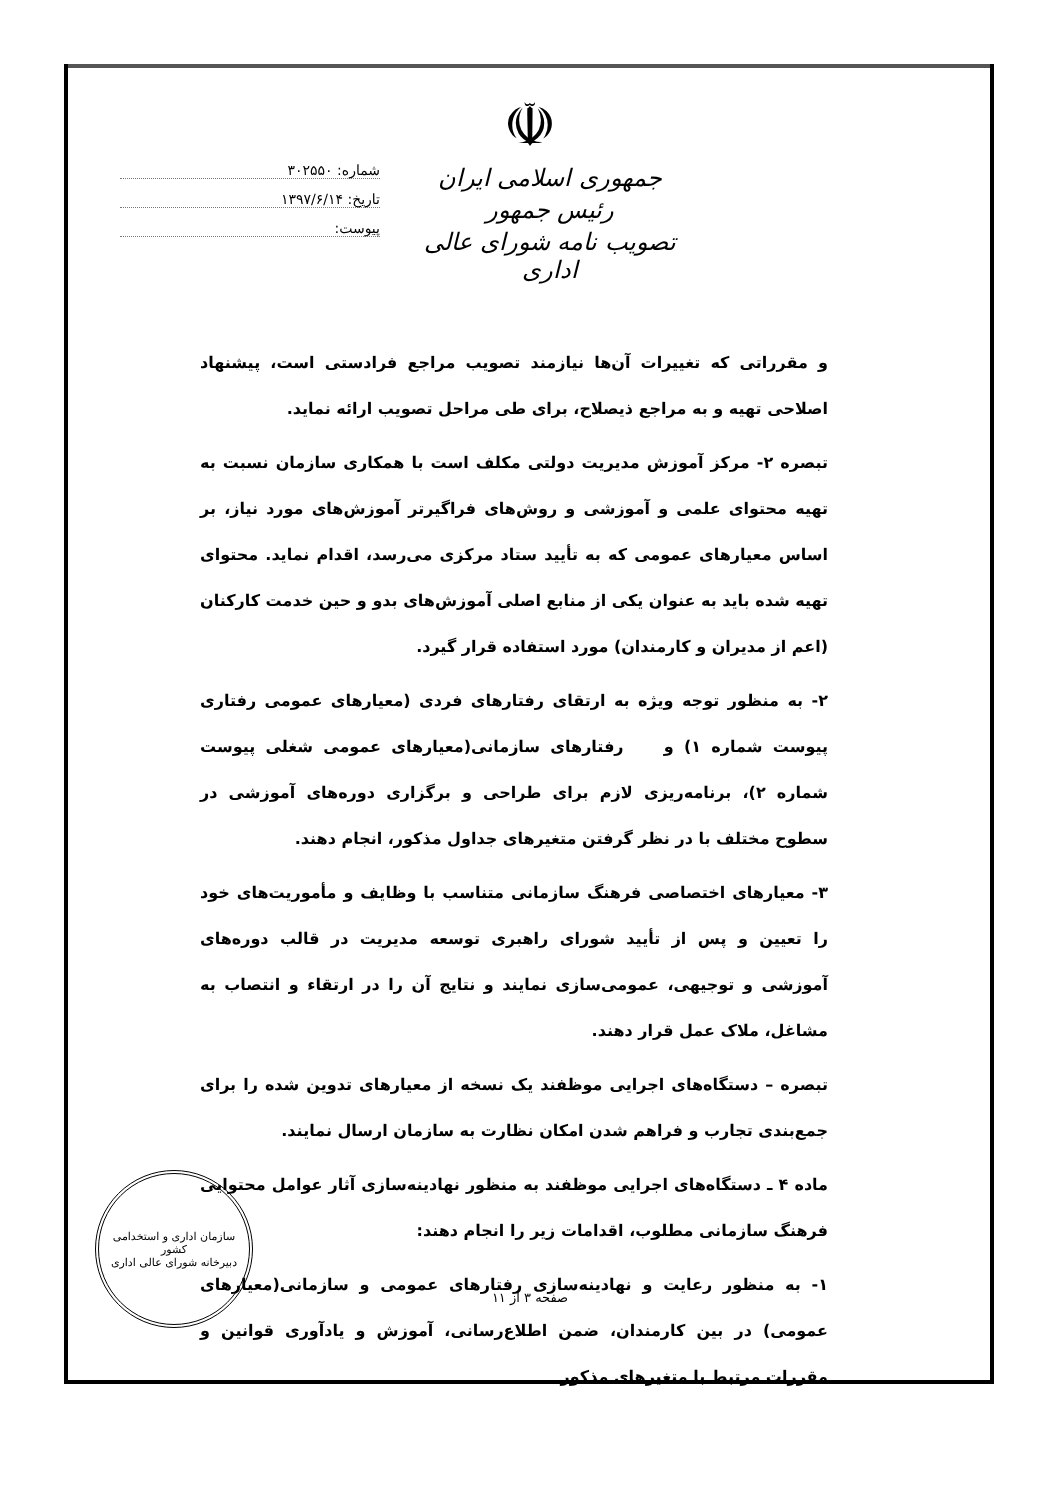☫
شماره: ۳۰۲۵۵۰
تاریخ: ۱۳۹۷/۶/۱۴
پیوست:
جمهوری اسلامی ایران
رئیس جمهور
تصویب نامه شورای عالی اداری
و مقرراتی که تغییرات آن‌ها نیازمند تصویب مراجع فرادستی است، پیشنهاد اصلاحی تهیه و به مراجع ذیصلاح، برای طی مراحل تصویب ارائه نماید.
تبصره ۲- مرکز آموزش مدیریت دولتی مکلف است با همکاری سازمان نسبت به تهیه محتوای علمی و آموزشی و روش‌های فراگیرتر آموزش‌های مورد نیاز، بر اساس معیارهای عمومی که به تأیید ستاد مرکزی می‌رسد، اقدام نماید. محتوای تهیه شده باید به عنوان یکی از منابع اصلی آموزش‌های بدو و حین خدمت کارکنان (اعم از مدیران و کارمندان) مورد استفاده قرار گیرد.
۲- به منظور توجه ویژه به ارتقای رفتارهای فردی (معیارهای عمومی رفتاری پیوست شماره ۱) و رفتارهای سازمانی(معیارهای عمومی شغلی پیوست شماره ۲)، برنامه‌ریزی لازم برای طراحی و برگزاری دوره‌های آموزشی در سطوح مختلف با در نظر گرفتن متغیرهای جداول مذکور، انجام دهند.
۳- معیارهای اختصاصی فرهنگ سازمانی متناسب با وظایف و مأموریت‌های خود را تعیین و پس از تأیید شورای راهبری توسعه مدیریت در قالب دوره‌های آموزشی و توجیهی، عمومی‌سازی نمایند و نتایج آن را در ارتقاء و انتصاب به مشاغل، ملاک عمل قرار دهند.
تبصره – دستگاه‌های اجرایی موظفند یک نسخه از معیارهای تدوین شده را برای جمع‌بندی تجارب و فراهم شدن امکان نظارت به سازمان ارسال نمایند.
ماده ۴ ـ دستگاه‌های اجرایی موظفند به منظور نهادینه‌سازی آثار عوامل محتوایی فرهنگ سازمانی مطلوب، اقدامات زیر را انجام دهند:
۱- به منظور رعایت و نهادینه‌سازی رفتارهای عمومی و سازمانی(معیارهای عمومی) در بین کارمندان، ضمن اطلاع‌رسانی، آموزش و یادآوری قوانین و مقررات مرتبط با متغیرهای مذکور
سازمان اداری و استخدامی کشور
دبیرخانه شورای عالی اداری
صفحه ۳ از ۱۱